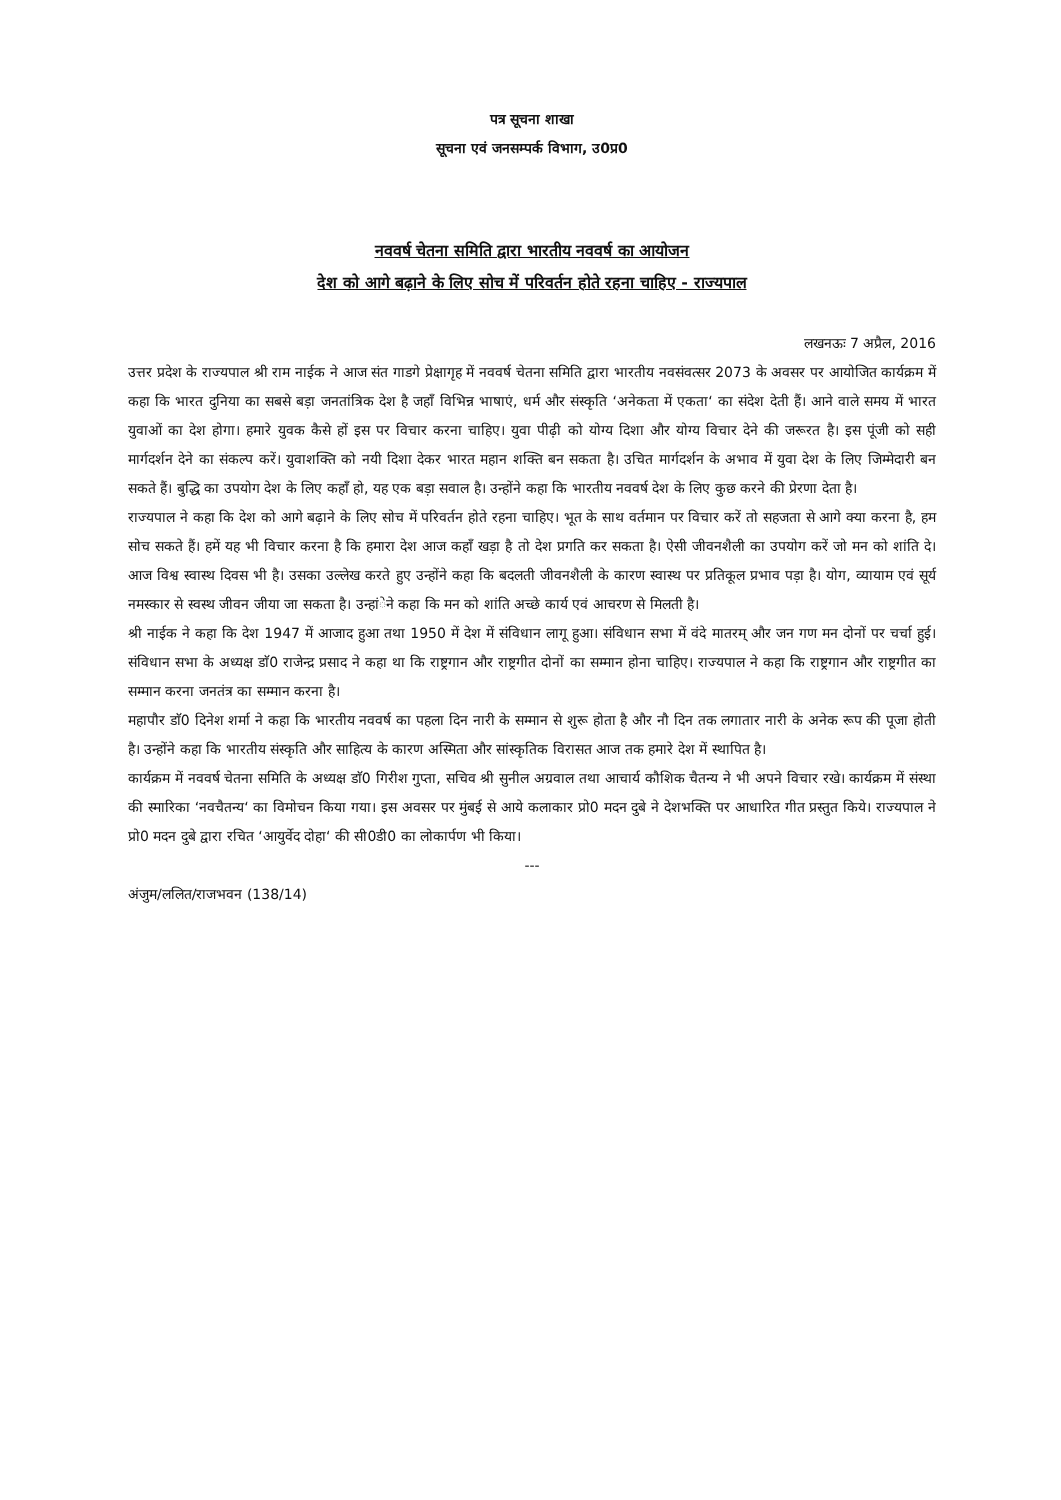पत्र सूचना शाखा
सूचना एवं जनसम्पर्क विभाग, उ0प्र0
नववर्ष चेतना समिति द्वारा भारतीय नववर्ष का आयोजन
देश को आगे बढ़ाने के लिए सोच में परिवर्तन होते रहना चाहिए - राज्यपाल
लखनऊः 7 अप्रैल, 2016
उत्तर प्रदेश के राज्यपाल श्री राम नाईक ने आज संत गाडगे प्रेक्षागृह में नववर्ष चेतना समिति द्वारा भारतीय नवसंवत्सर 2073 के अवसर पर आयोजित कार्यक्रम में कहा कि भारत दुनिया का सबसे बड़ा जनतांत्रिक देश है जहाँ विभिन्न भाषाएं, धर्म और संस्कृति ‘अनेकता में एकता‘ का संदेश देती हैं। आने वाले समय में भारत युवाओं का देश होगा। हमारे युवक कैसे हों इस पर विचार करना चाहिए। युवा पीढ़ी को योग्य दिशा और योग्य विचार देने की जरूरत है। इस पूंजी को सही मार्गदर्शन देने का संकल्प करें। युवाशक्ति को नयी दिशा देकर भारत महान शक्ति बन सकता है। उचित मार्गदर्शन के अभाव में युवा देश के लिए जिम्मेदारी बन सकते हैं। बुद्धि का उपयोग देश के लिए कहाँ हो, यह एक बड़ा सवाल है। उन्होंने कहा कि भारतीय नववर्ष देश के लिए कुछ करने की प्रेरणा देता है।
राज्यपाल ने कहा कि देश को आगे बढ़ाने के लिए सोच में परिवर्तन होते रहना चाहिए। भूत के साथ वर्तमान पर विचार करें तो सहजता से आगे क्या करना है, हम सोच सकते हैं। हमें यह भी विचार करना है कि हमारा देश आज कहाँ खड़ा है तो देश प्रगति कर सकता है। ऐसी जीवनशैली का उपयोग करें जो मन को शांति दे। आज विश्व स्वास्थ दिवस भी है। उसका उल्लेख करते हुए उन्होंने कहा कि बदलती जीवनशैली के कारण स्वास्थ पर प्रतिकूल प्रभाव पड़ा है। योग, व्यायाम एवं सूर्य नमस्कार से स्वस्थ जीवन जीया जा सकता है। उन्हांेने कहा कि मन को शांति अच्छे कार्य एवं आचरण से मिलती है।
श्री नाईक ने कहा कि देश 1947 में आजाद हुआ तथा 1950 में देश में संविधान लागू हुआ। संविधान सभा में वंदे मातरम् और जन गण मन दोनों पर चर्चा हुई। संविधान सभा के अध्यक्ष डाॅ0 राजेन्द्र प्रसाद ने कहा था कि राष्ट्रगान और राष्ट्रगीत दोनों का सम्मान होना चाहिए। राज्यपाल ने कहा कि राष्ट्रगान और राष्ट्रगीत का सम्मान करना जनतंत्र का सम्मान करना है।
महापौर डाॅ0 दिनेश शर्मा ने कहा कि भारतीय नववर्ष का पहला दिन नारी के सम्मान से शुरू होता है और नौ दिन तक लगातार नारी के अनेक रूप की पूजा होती है। उन्होंने कहा कि भारतीय संस्कृति और साहित्य के कारण अस्मिता और सांस्कृतिक विरासत आज तक हमारे देश में स्थापित है।
कार्यक्रम में नववर्ष चेतना समिति के अध्यक्ष डाॅ0 गिरीश गुप्ता, सचिव श्री सुनील अग्रवाल तथा आचार्य कौशिक चैतन्य ने भी अपने विचार रखे। कार्यक्रम में संस्था की स्मारिका ‘नवचैतन्य‘ का विमोचन किया गया। इस अवसर पर मुंबई से आये कलाकार प्रो0 मदन दुबे ने देशभक्ति पर आधारित गीत प्रस्तुत किये। राज्यपाल ने प्रो0 मदन दुबे द्वारा रचित ‘आयुर्वेद दोहा‘ की सी0डी0 का लोकार्पण भी किया।
---
अंजुम/ललित/राजभवन (138/14)